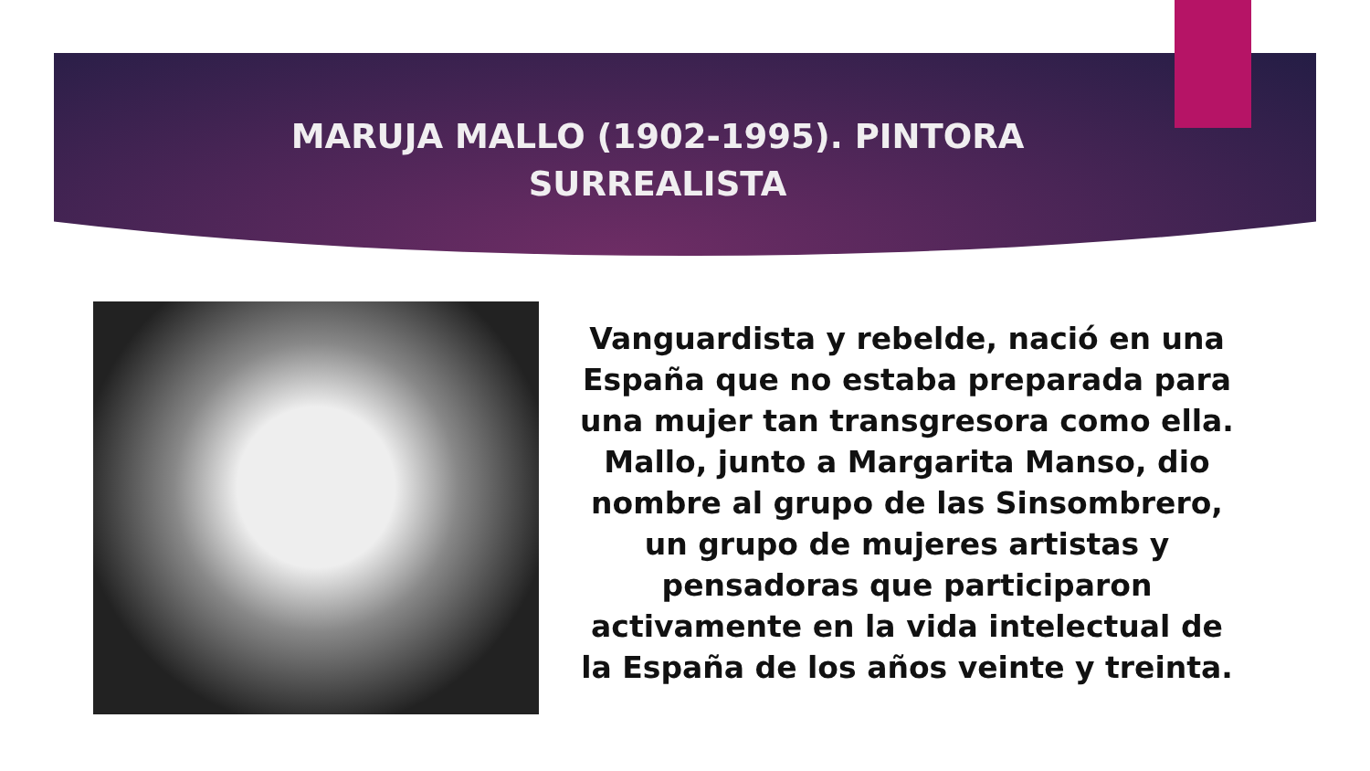MARUJA MALLO (1902-1995). PINTORA SURREALISTA
Vanguardista y rebelde, nació en una España que no estaba preparada para una mujer tan transgresora como ella. Mallo, junto a Margarita Manso, dio nombre al grupo de las Sinsombrero, un grupo de mujeres artistas y pensadoras que participaron activamente en la vida intelectual de la España de los años veinte y treinta.